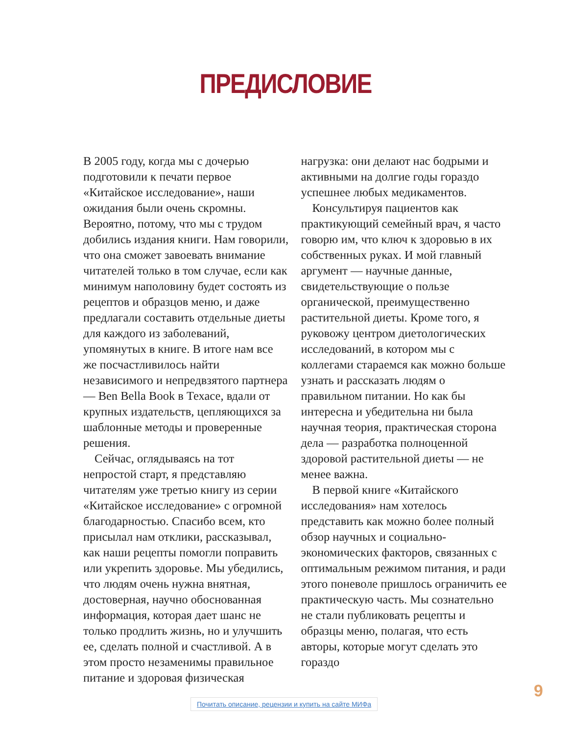ПРЕДИСЛОВИЕ
В 2005 году, когда мы с дочерью подготовили к печати первое «Китайское исследование», наши ожидания были очень скромны. Вероятно, потому, что мы с трудом добились издания книги. Нам говорили, что она сможет завоевать внимание читателей только в том случае, если как минимум наполовину будет состоять из рецептов и образцов меню, и даже предлагали составить отдельные диеты для каждого из заболеваний, упомянутых в книге. В итоге нам все же посчастливилось найти независимого и непредвзятого партнера — Ben Bella Book в Техасе, вдали от крупных издательств, цепляющихся за шаблонные методы и проверенные решения.
Сейчас, оглядываясь на тот непростой старт, я представляю читателям уже третью книгу из серии «Китайское исследование» с огромной благодарностью. Спасибо всем, кто присылал нам отклики, рассказывал, как наши рецепты помогли поправить или укрепить здоровье. Мы убедились, что людям очень нужна внятная, достоверная, научно обоснованная информация, которая дает шанс не только продлить жизнь, но и улучшить ее, сделать полной и счастливой. А в этом просто незаменимы правильное питание и здоровая физическая нагрузка: они делают нас бодрыми и активными на долгие годы гораздо успешнее любых медикаментов.
Консультируя пациентов как практикующий семейный врач, я часто говорю им, что ключ к здоровью в их собственных руках. И мой главный аргумент — научные данные, свидетельствующие о пользе органической, преимущественно растительной диеты. Кроме того, я руковожу центром диетологических исследований, в котором мы с коллегами стараемся как можно больше узнать и рассказать людям о правильном питании. Но как бы интересна и убедительна ни была научная теория, практическая сторона дела — разработка полноценной здоровой растительной диеты — не менее важна.
В первой книге «Китайского исследования» нам хотелось представить как можно более полный обзор научных и социально-экономических факторов, связанных с оптимальным режимом питания, и ради этого поневоле пришлось ограничить ее практическую часть. Мы сознательно не стали публиковать рецепты и образцы меню, полагая, что есть авторы, которые могут сделать это гораздо
9
Почитать описание, рецензии и купить на сайте МИФа